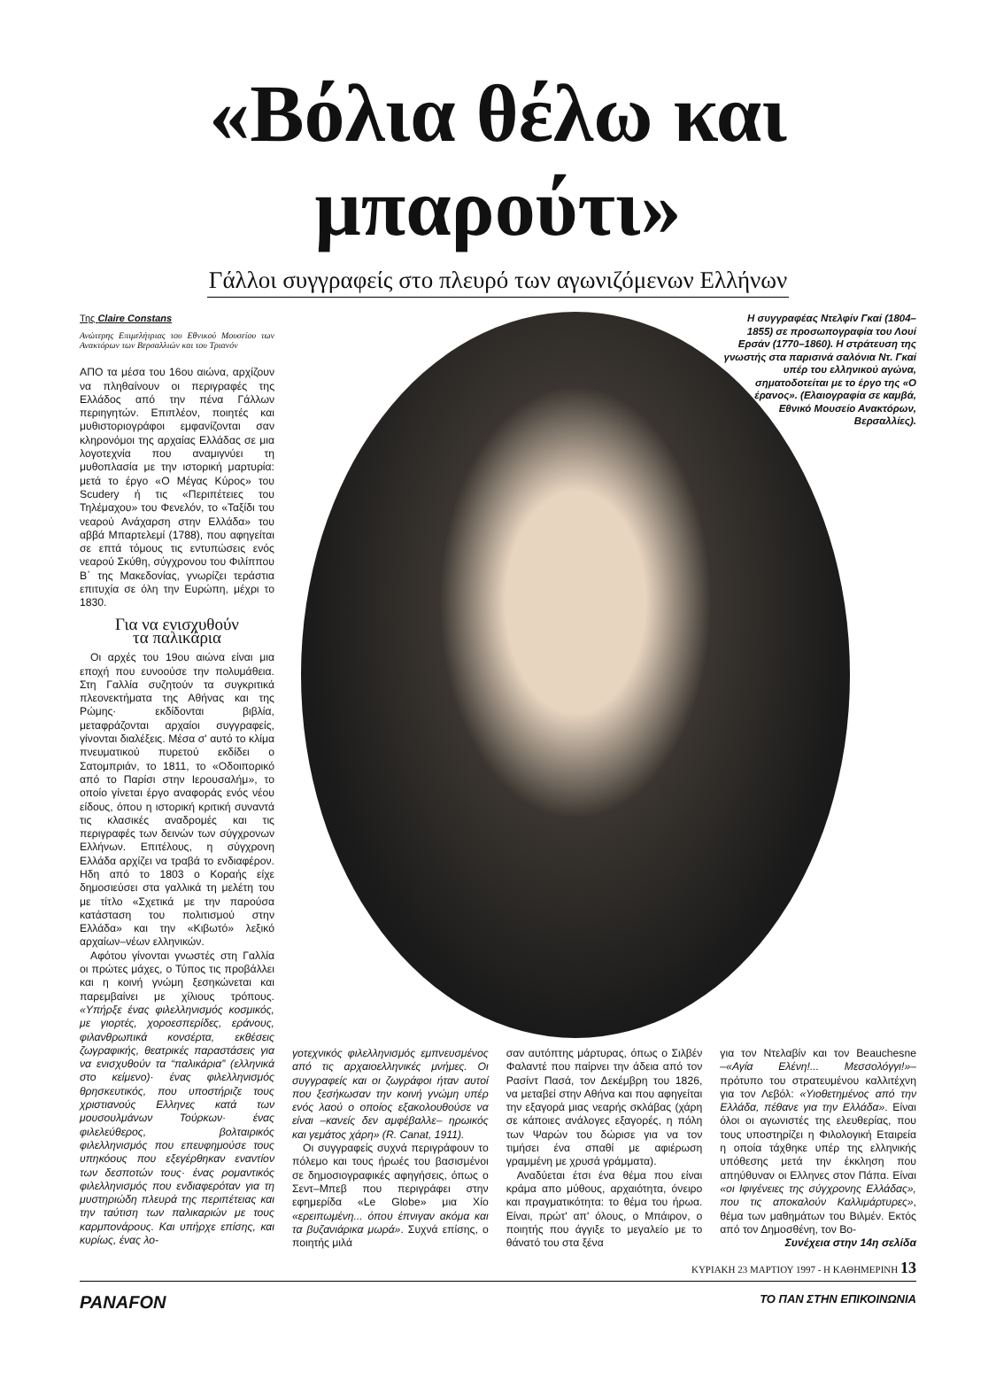«Βόλια θέλω και μπαρούτι»
Γάλλοι συγγραφείς στο πλευρό των αγωνιζόμενων Ελλήνων
Της Claire Constans
Ανώτερης Επιμελήτριας του Εθνικού Μουσείου των Ανακτόρων των Βερσαλλιών και του Τριανόν
ΑΠΟ τα μέσα του 16ου αιώνα, αρχίζουν να πληθαίνουν οι περιγραφές της Ελλάδος από την πένα Γάλλων περιηγητών. Επιπλέον, ποιητές και μυθιστοριογράφοι εμφανίζονται σαν κληρονόμοι της αρχαίας Ελλάδας σε μια λογοτεχνία που αναμιγνύει τη μυθοπλασία με την ιστορική μαρτυρία: μετά το έργο «Ο Μέγας Κύρος» του Scudery ή τις «Περιπέτειες του Τηλέμαχου» του Φενελόν, το «Ταξίδι του νεαρού Ανάχαρση στην Ελλάδα» του αββά Μπαρτελεμί (1788), που αφηγείται σε επτά τόμους τις εντυπώσεις ενός νεαρού Σκύθη, σύγχρονου του Φιλίππου Β΄ της Μακεδονίας, γνωρίζει τεράστια επιτυχία σε όλη την Ευρώπη, μέχρι το 1830.
Για να ενισχυθούν
τα παλικάρια
Οι αρχές του 19ου αιώνα είναι μια εποχή που ευνοούσε την πολυμάθεια. Στη Γαλλία συζητούν τα συγκριτικά πλεονεκτήματα της Αθήνας και της Ρώμης· εκδίδονται βιβλία, μεταφράζονται αρχαίοι συγγραφείς, γίνονται διαλέξεις. Μέσα σ' αυτό το κλίμα πνευματικού πυρετού εκδίδει ο Σατομπριάν, το 1811, το «Οδοιπορικό από το Παρίσι στην Ιερουσαλήμ», το οποίο γίνεται έργο αναφοράς ενός νέου είδους, όπου η ιστορική κριτική συναντά τις κλασικές αναδρομές και τις περιγραφές των δεινών των σύγχρονων Ελλήνων. Επιτέλους, η σύγχρονη Ελλάδα αρχίζει να τραβά το ενδιαφέρον. Ηδη από το 1803 ο Κοραής είχε δημοσιεύσει στα γαλλικά τη μελέτη του με τίτλο «Σχετικά με την παρούσα κατάσταση του πολιτισμού στην Ελλάδα» και την «Κιβωτό» λεξικό αρχαίων–νέων ελληνικών.
Αφότου γίνονται γνωστές στη Γαλλία οι πρώτες μάχες, ο Τύπος τις προβάλλει και η κοινή γνώμη ξεσηκώνεται και παρεμβαίνει με χίλιους τρόπους. «Υπήρξε ένας φιλελληνισμός κοσμικός, με γιορτές, χοροεσπερίδες, εράνους, φιλανθρωπικά κονσέρτα, εκθέσεις ζωγραφικής, θεατρικές παραστάσεις για να ενισχυθούν τα “παλικάρια” (ελληνικά στο κείμενο)· ένας φιλελληνισμός θρησκευτικός, που υποστήριζε τους χριστιανούς Ελληνες κατά των μουσουλμάνων Τούρκων· ένας φιλελεύθερος, βολταιρικός φιλελληνισμός που επευφημούσε τους υπηκόους που εξεγέρθηκαν εναντίον των δεσποτών τους· ένας ρομαντικός φιλελληνισμός που ενδιαφερόταν για τη μυστηριώδη πλευρά της περιπέτειας και την ταύτιση των παλικαριών με τους καρμπονάρους. Και υπήρχε επίσης, και κυρίως, ένας λο-
Η συγγραφέας Ντελφίν Γκαί (1804–1855) σε προσωπογραφία του Λουί Ερσάν (1770–1860). Η στράτευση της γνωστής στα παρισινά σαλόνια Ντ. Γκαί υπέρ του ελληνικού αγώνα, σηματοδοτείται με το έργο της «Ο έρανος». (Ελαιογραφία σε καμβά, Εθνικό Μουσείο Ανακτόρων, Βερσαλλίες).
γοτεχνικός φιλελληνισμός εμπνευσμένος από τις αρχαιοελληνικές μνήμες. Οι συγγραφείς και οι ζωγράφοι ήταν αυτοί που ξεσήκωσαν την κοινή γνώμη υπέρ ενός λαού ο οποίος εξακολουθούσε να είναι –κανείς δεν αμφέβαλλε– ηρωικός και γεμάτος χάρη» (R. Canat, 1911).
Οι συγγραφείς συχνά περιγράφουν το πόλεμο και τους ήρωές του βασισμένοι σε δημοσιογραφικές αφηγήσεις, όπως ο Σεντ–Μπεβ που περιγράφει στην εφημερίδα «Le Globe» μια Χίο «ερειπωμένη... όπου έπνιγαν ακόμα και τα βυζανιάρικα μωρά». Συχνά επίσης, ο ποιητής μιλά
σαν αυτόπτης μάρτυρας, όπως ο Σιλβέν Φαλαντέ που παίρνει την άδεια από τον Ρασίντ Πασά, τον Δεκέμβρη του 1826, να μεταβεί στην Αθήνα και που αφηγείται την εξαγορά μιας νεαρής σκλάβας (χάρη σε κάποιες ανάλογες εξαγορές, η πόλη των Ψαρών του δώρισε για να τον τιμήσει ένα σπαθί με αφιέρωση γραμμένη με χρυσά γράμματα).
Αναδύεται έτσι ένα θέμα που είναι κράμα απο μύθους, αρχαιότητα, όνειρο και πραγματικότητα: το θέμα του ήρωα. Είναι, πρώτ' απ' όλους, ο Μπάιρον, ο ποιητής που άγγιξε το μεγαλείο με το θάνατό του στα ξένα
για τον Ντελαβίν και τον Beauchesne –«Αγία Ελένη!... Μεσσολόγγι!»– πρότυπο του στρατευμένου καλλιτέχνη για τον Λεβόλ: «Υιοθετημένος από την Ελλάδα, πέθανε για την Ελλάδα». Είναι όλοι οι αγωνιστές της ελευθερίας, που τους υποστηρίζει η Φιλολογική Εταιρεία η οποία τάχθηκε υπέρ της ελληνικής υπόθεσης μετά την έκκληση που απηύθυναν οι Ελληνες στον Πάπα. Είναι «οι Ιφιγένειες της σύγχρονης Ελλάδας», που τις αποκαλούν Καλλιμάρτυρες», θέμα των μαθημάτων του Βιλμέν. Εκτός από τον Δημοσθένη, τον Βο-
Συνέχεια στην 14η σελίδα
ΚΥΡΙΑΚΗ 23 ΜΑΡΤΙΟΥ 1997 - Η ΚΑΘΗΜΕΡΙΝΗ 13
PANAFON ΤΟ ΠΑΝ ΣΤΗΝ ΕΠΙΚΟΙΝΩΝΙΑ